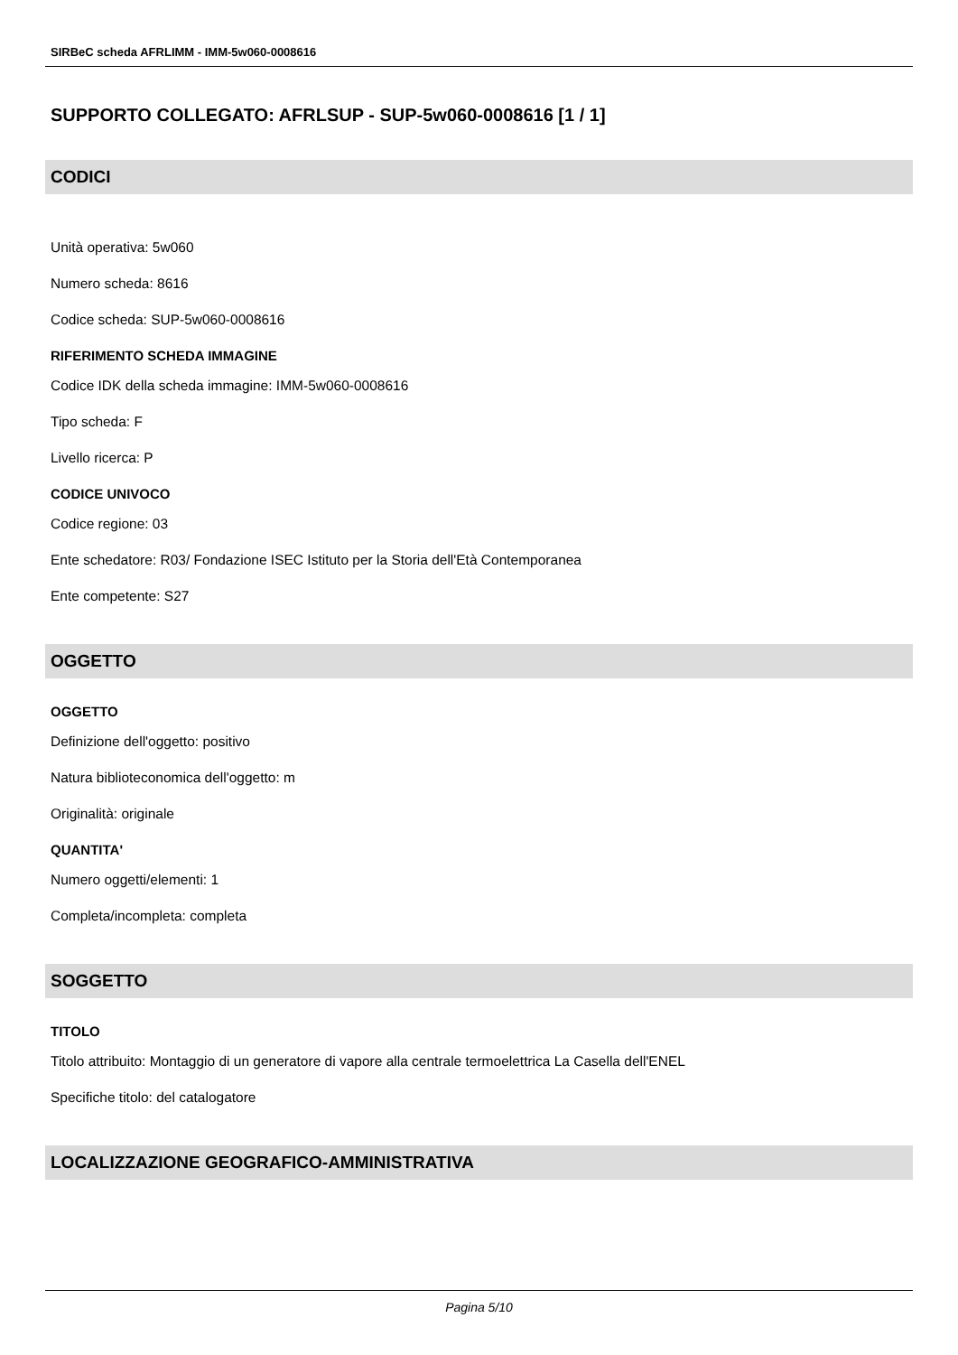SIRBeC scheda AFRLIMM - IMM-5w060-0008616
SUPPORTO COLLEGATO: AFRLSUP - SUP-5w060-0008616 [1 / 1]
CODICI
Unità operativa: 5w060
Numero scheda: 8616
Codice scheda: SUP-5w060-0008616
RIFERIMENTO SCHEDA IMMAGINE
Codice IDK della scheda immagine: IMM-5w060-0008616
Tipo scheda: F
Livello ricerca: P
CODICE UNIVOCO
Codice regione: 03
Ente schedatore: R03/ Fondazione ISEC Istituto per la Storia dell'Età Contemporanea
Ente competente: S27
OGGETTO
OGGETTO
Definizione dell'oggetto: positivo
Natura biblioteconomica dell'oggetto: m
Originalità: originale
QUANTITA'
Numero oggetti/elementi: 1
Completa/incompleta: completa
SOGGETTO
TITOLO
Titolo attribuito: Montaggio di un generatore di vapore alla centrale termoelettrica La Casella dell'ENEL
Specifiche titolo: del catalogatore
LOCALIZZAZIONE GEOGRAFICO-AMMINISTRATIVA
Pagina 5/10